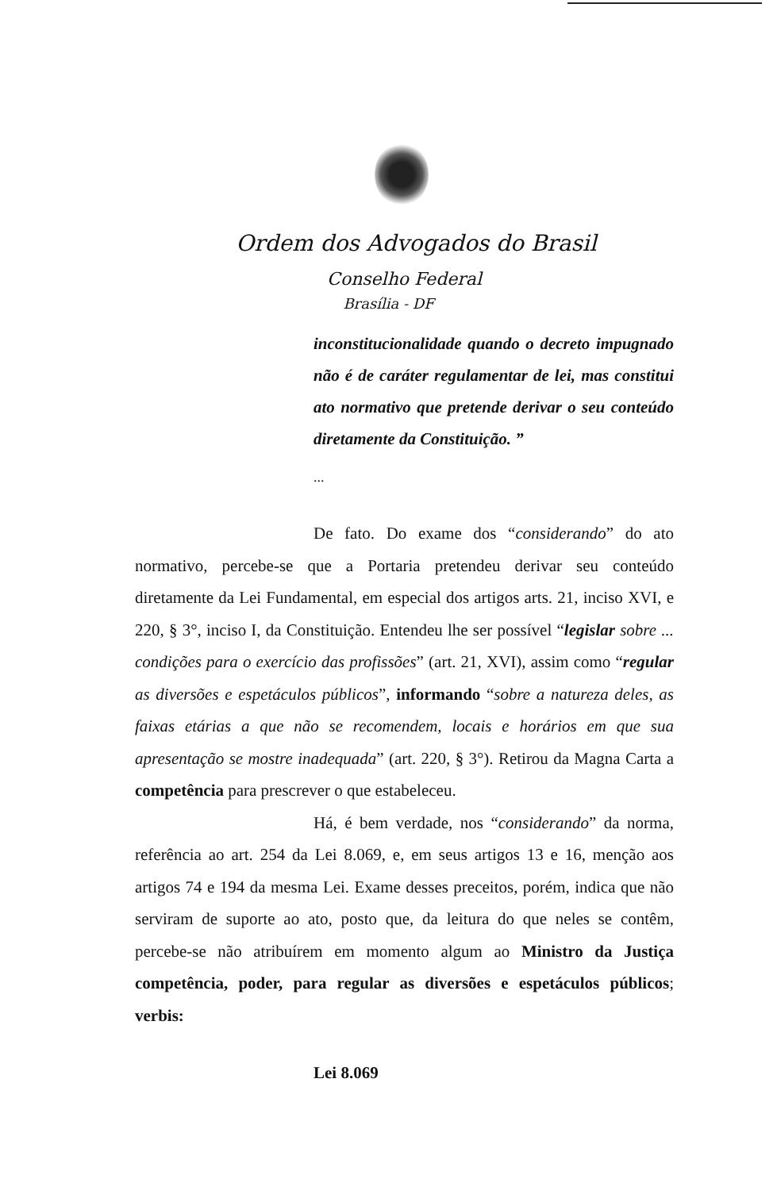Ordem dos Advogados do Brasil
Conselho Federal
Brasília - DF
inconstitucionalidade quando o decreto impugnado não é de caráter regulamentar de lei, mas constitui ato normativo que pretende derivar o seu conteúdo diretamente da Constituição. ”
...
De fato. Do exame dos “considerando” do ato normativo, percebe-se que a Portaria pretendeu derivar seu conteúdo diretamente da Lei Fundamental, em especial dos artigos arts. 21, inciso XVI, e 220, § 3°, inciso I, da Constituição. Entendeu lhe ser possível “legislar sobre ... condições para o exercício das profissões” (art. 21, XVI), assim como “regular as diversões e espetáculos públicos”, informando “sobre a natureza deles, as faixas etárias a que não se recomendem, locais e horários em que sua apresentação se mostre inadequada” (art. 220, § 3°). Retirou da Magna Carta a competência para prescrever o que estabeleceu.
Há, é bem verdade, nos “considerando” da norma, referência ao art. 254 da Lei 8.069, e, em seus artigos 13 e 16, menção aos artigos 74 e 194 da mesma Lei. Exame desses preceitos, porém, indica que não serviram de suporte ao ato, posto que, da leitura do que neles se contêm, percebe-se não atribuírem em momento algum ao Ministro da Justiça competência, poder, para regular as diversões e espetáculos públicos; verbis:
Lei 8.069